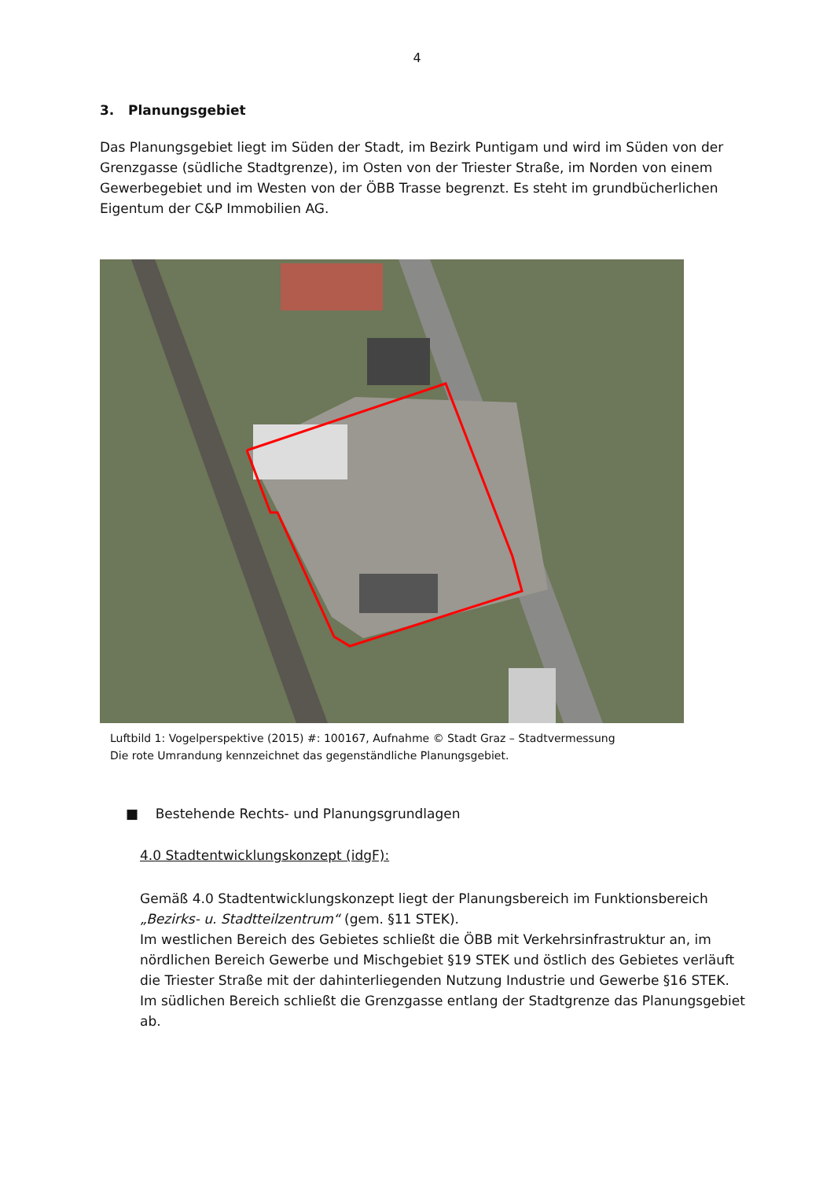4
3. Planungsgebiet
Das Planungsgebiet liegt im Süden der Stadt, im Bezirk Puntigam und wird im Süden von der Grenzgasse (südliche Stadtgrenze), im Osten von der Triester Straße, im Norden von einem Gewerbegebiet und im Westen von der ÖBB Trasse begrenzt. Es steht im grundbücherlichen Eigentum der C&P Immobilien AG.
Luftbild 1: Vogelperspektive (2015) #: 100167, Aufnahme © Stadt Graz – Stadtvermessung
Die rote Umrandung kennzeichnet das gegenständliche Planungsgebiet.
■ Bestehende Rechts- und Planungsgrundlagen
4.0 Stadtentwicklungskonzept (idgF):
Gemäß 4.0 Stadtentwicklungskonzept liegt der Planungsbereich im Funktionsbereich „Bezirks- u. Stadtteilzentrum“ (gem. §11 STEK).
Im westlichen Bereich des Gebietes schließt die ÖBB mit Verkehrsinfrastruktur an, im nördlichen Bereich Gewerbe und Mischgebiet §19 STEK und östlich des Gebietes verläuft die Triester Straße mit der dahinterliegenden Nutzung Industrie und Gewerbe §16 STEK. Im südlichen Bereich schließt die Grenzgasse entlang der Stadtgrenze das Planungsgebiet ab.